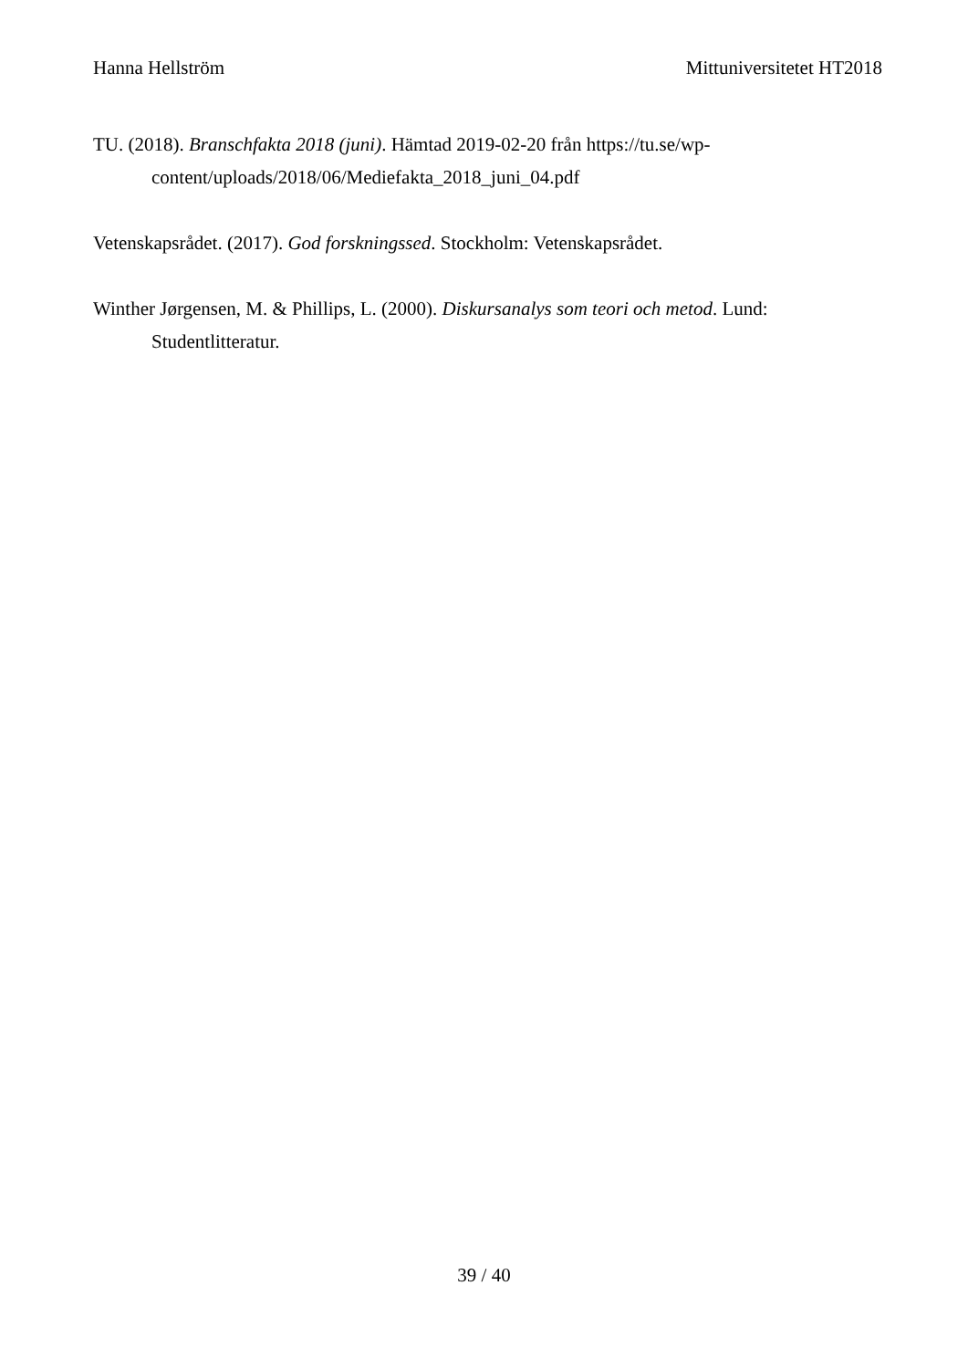Hanna Hellström Mittuniversitetet HT2018
TU. (2018). Branschfakta 2018 (juni). Hämtad 2019-02-20 från https://tu.se/wp-content/uploads/2018/06/Mediefakta_2018_juni_04.pdf
Vetenskapsrådet. (2017). God forskningssed. Stockholm: Vetenskapsrådet.
Winther Jørgensen, M. & Phillips, L. (2000). Diskursanalys som teori och metod. Lund: Studentlitteratur.
39 / 40